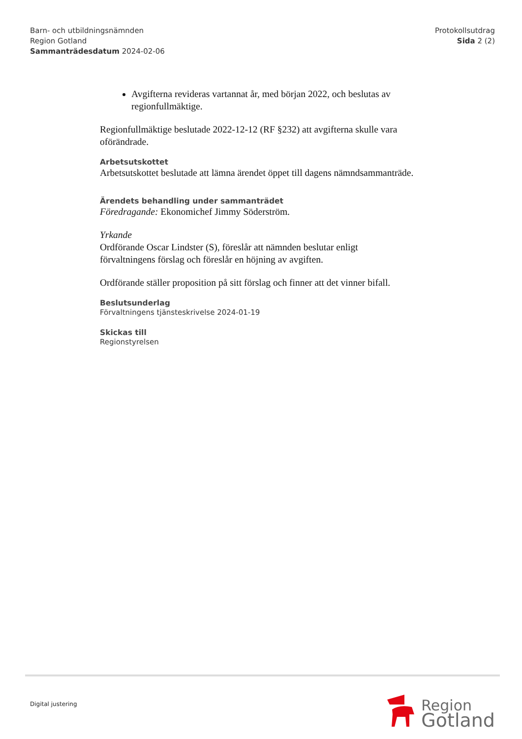Barn- och utbildningsnämnden
Region Gotland
Sammanträdesdatum 2024-02-06
Protokollsutdrag
Sida 2 (2)
Avgifterna revideras vartannat år, med början 2022, och beslutas av regionfullmäktige.
Regionfullmäktige beslutade 2022-12-12 (RF §232) att avgifterna skulle vara oförändrade.
Arbetsutskottet
Arbetsutskottet beslutade att lämna ärendet öppet till dagens nämndsammanträde.
Ärendets behandling under sammanträdet
Föredragande: Ekonomichef Jimmy Söderström.
Yrkande
Ordförande Oscar Lindster (S), föreslår att nämnden beslutar enligt förvaltningens förslag och föreslår en höjning av avgiften.
Ordförande ställer proposition på sitt förslag och finner att det vinner bifall.
Beslutsunderlag
Förvaltningens tjänsteskrivelse 2024-01-19
Skickas till
Regionstyrelsen
Digital justering
Region
Gotland